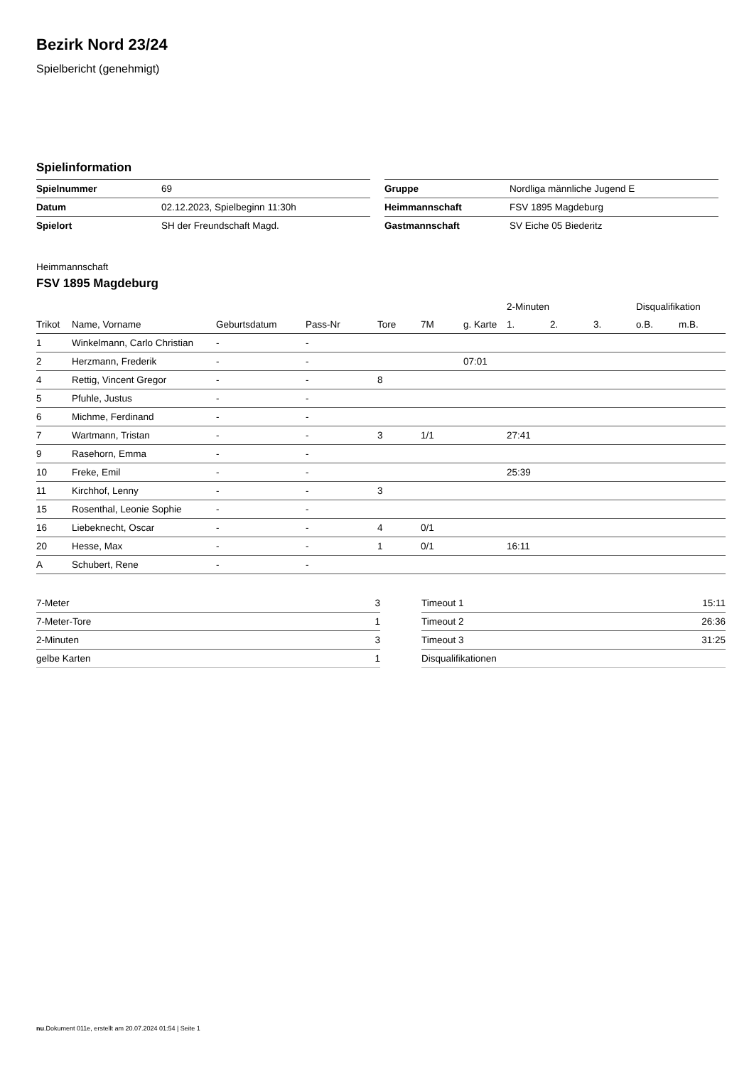Bezirk Nord 23/24
Spielbericht (genehmigt)
Spielinformation
| Spielnummer | 69 |
| Datum | 02.12.2023, Spielbeginn 11:30h |
| Spielort | SH der Freundschaft Magd. |
| Gruppe | Nordliga männliche Jugend E |
| Heimmannschaft | FSV 1895 Magdeburg |
| Gastmannschaft | SV Eiche 05 Biederitz |
Heimmannschaft
FSV 1895 Magdeburg
| | | | | | | | 2-Minuten | | | Disqualifikation | |
| --- | --- | --- | --- | --- | --- | --- | --- | --- | --- | --- | --- |
| Trikot | Name, Vorname | Geburtsdatum | Pass-Nr | Tore | 7M | g. Karte | 1. | 2. | 3. | o.B. | m.B. |
| 1 | Winkelmann, Carlo Christian | - | - | | | | | | | | |
| 2 | Herzmann, Frederik | - | - | | | 07:01 | | | | | |
| 4 | Rettig, Vincent Gregor | - | - | 8 | | | | | | | |
| 5 | Pfuhle, Justus | - | - | | | | | | | | |
| 6 | Michme, Ferdinand | - | - | | | | | | | | |
| 7 | Wartmann, Tristan | - | - | 3 | 1/1 | | 27:41 | | | | |
| 9 | Rasehorn, Emma | - | - | | | | | | | | |
| 10 | Freke, Emil | - | - | | | | 25:39 | | | | |
| 11 | Kirchhof, Lenny | - | - | 3 | | | | | | | |
| 15 | Rosenthal, Leonie Sophie | - | - | | | | | | | | |
| 16 | Liebeknecht, Oscar | - | - | 4 | 0/1 | | | | | | |
| 20 | Hesse, Max | - | - | 1 | 0/1 | | 16:11 | | | | |
| A | Schubert, Rene | - | - | | | | | | | | |
| 7-Meter | 3 |
| 7-Meter-Tore | 1 |
| 2-Minuten | 3 |
| gelbe Karten | 1 |
| Timeout 1 | 15:11 |
| Timeout 2 | 26:36 |
| Timeout 3 | 31:25 |
| Disqualifikationen | |
nu.Dokument 011e, erstellt am 20.07.2024 01:54 | Seite 1